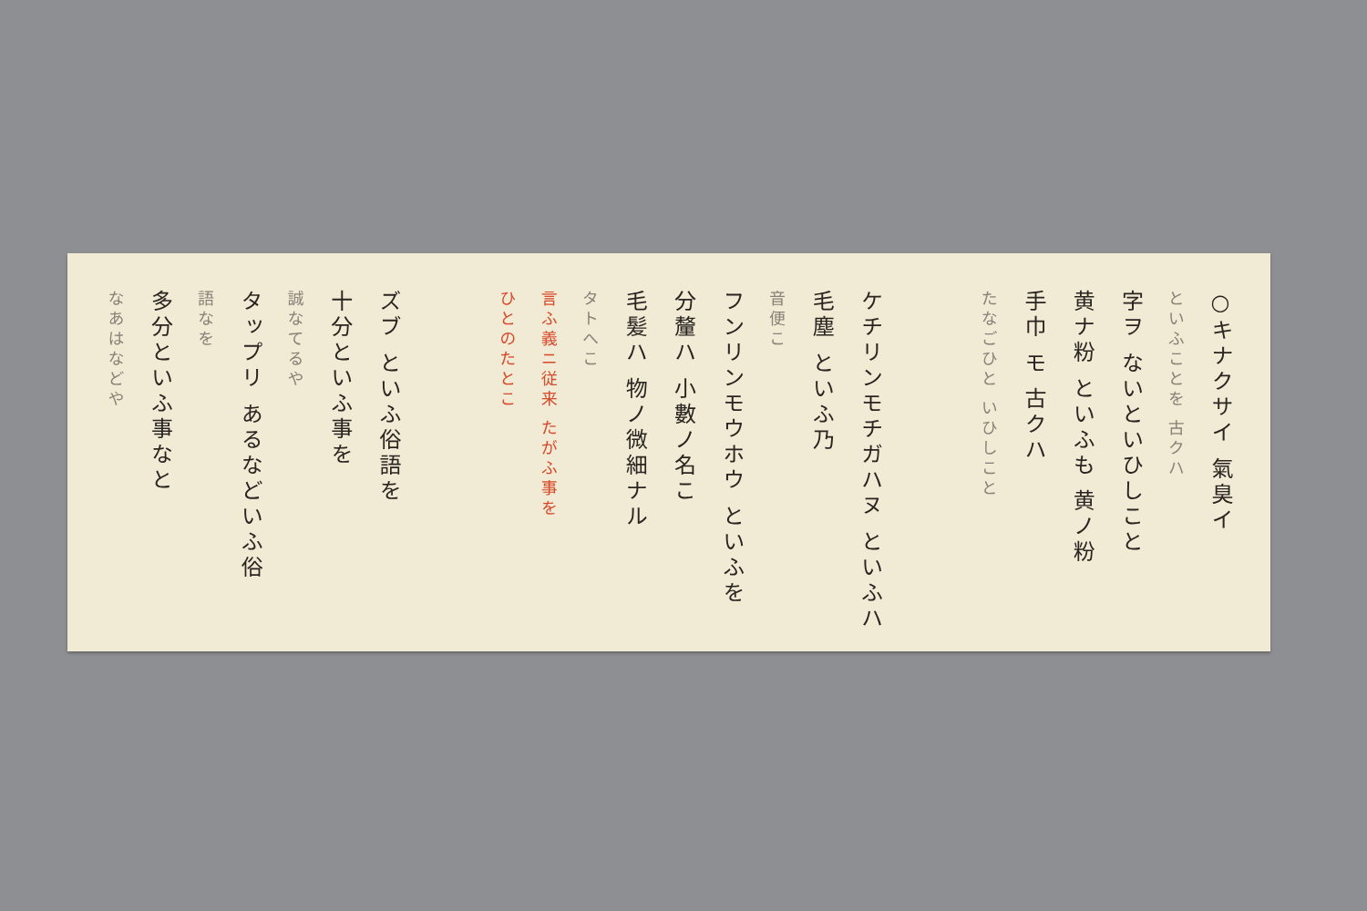○キナクサイ 氣臭イ
といふことを 古クハ
字ヲ ないといひしこと
黄ナ粉 といふも 黄ノ粉
手巾 モ 古クハ
たなごひと いひしこと
ケチリンモチガハヌ といふハ
毛塵 といふ乃
音便こ
フンリンモウホウ といふを
分釐ハ 小數ノ名こ
毛髪ハ 物ノ微細ナル
タトへこ
言ふ義ニ従来 たがふ事を
ひとのたとこ
ズブ といふ俗語を
十分といふ事を
誠なてるや
タップリ あるなどいふ俗
語なを
多分といふ事なと
なあはなどや